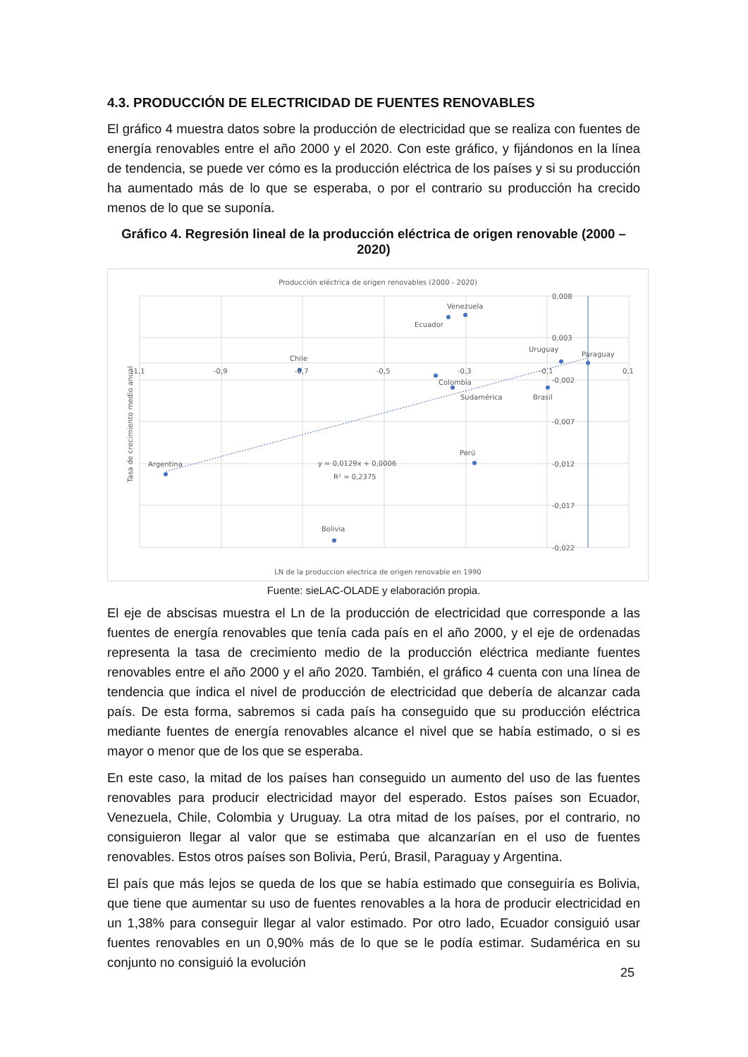4.3. PRODUCCIÓN DE ELECTRICIDAD DE FUENTES RENOVABLES
El gráfico 4 muestra datos sobre la producción de electricidad que se realiza con fuentes de energía renovables entre el año 2000 y el 2020. Con este gráfico, y fijándonos en la línea de tendencia, se puede ver cómo es la producción eléctrica de los países y si su producción ha aumentado más de lo que se esperaba, o por el contrario su producción ha crecido menos de lo que se suponía.
Gráfico 4. Regresión lineal de la producción eléctrica de origen renovable (2000 – 2020)
Producción eléctrica de origen renovables (2000 - 2020)
0,008
0,003
-0,002
-0,007
-0,012
-0,017
-0,022
-1,1
-0,9
-0,7
-0,5
-0,3
-0,1
0,1
Argentina
Chile
Colombia
Perú
Sudamérica
Brasil
Uruguay
Paraguay
Venezuela
Ecuador
Bolivia
y = 0,0129x + 0,0006
R² = 0,2375
LN de la produccion electrica de origen renovable en 1990
Tasa de crecimiento medio anual
Fuente: sieLAC-OLADE y elaboración propia.
El eje de abscisas muestra el Ln de la producción de electricidad que corresponde a las fuentes de energía renovables que tenía cada país en el año 2000, y el eje de ordenadas representa la tasa de crecimiento medio de la producción eléctrica mediante fuentes renovables entre el año 2000 y el año 2020. También, el gráfico 4 cuenta con una línea de tendencia que indica el nivel de producción de electricidad que debería de alcanzar cada país. De esta forma, sabremos si cada país ha conseguido que su producción eléctrica mediante fuentes de energía renovables alcance el nivel que se había estimado, o si es mayor o menor que de los que se esperaba.
En este caso, la mitad de los países han conseguido un aumento del uso de las fuentes renovables para producir electricidad mayor del esperado. Estos países son Ecuador, Venezuela, Chile, Colombia y Uruguay. La otra mitad de los países, por el contrario, no consiguieron llegar al valor que se estimaba que alcanzarían en el uso de fuentes renovables. Estos otros países son Bolivia, Perú, Brasil, Paraguay y Argentina.
El país que más lejos se queda de los que se había estimado que conseguiría es Bolivia, que tiene que aumentar su uso de fuentes renovables a la hora de producir electricidad en un 1,38% para conseguir llegar al valor estimado. Por otro lado, Ecuador consiguió usar fuentes renovables en un 0,90% más de lo que se le podía estimar. Sudamérica en su conjunto no consiguió la evolución
25